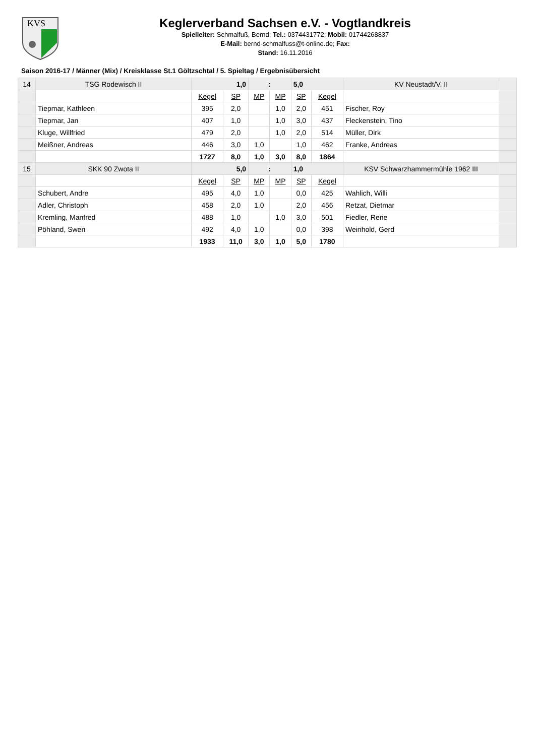KVS
Keglerverband Sachsen e.V. - Vogtlandkreis
Spielleiter: Schmalfuß, Bernd; Tel.: 0374431772; Mobil: 01744268837
E-Mail: bernd-schmalfuss@t-online.de; Fax:
Stand: 16.11.2016
Saison 2016-17 / Männer (Mix) / Kreisklasse St.1 Göltzschtal / 5. Spieltag / Ergebnisübersicht
| 14 | TSG Rodewisch II | 1,0 | | : | | 5,0 | | KV Neustadt/V. II | |
| | | Kegel | SP | MP | MP | SP | Kegel | | |
| | Tiepmar, Kathleen | 395 | 2,0 | | 1,0 | 2,0 | 451 | Fischer, Roy | |
| | Tiepmar, Jan | 407 | 1,0 | | 1,0 | 3,0 | 437 | Fleckenstein, Tino | |
| | Kluge, Willfried | 479 | 2,0 | | 1,0 | 2,0 | 514 | Müller, Dirk | |
| | Meißner, Andreas | 446 | 3,0 | 1,0 | | 1,0 | 462 | Franke, Andreas | |
| | | 1727 | 8,0 | 1,0 | 3,0 | 8,0 | 1864 | | |
| 15 | SKK 90 Zwota II | 5,0 | | : | | 1,0 | | KSV Schwarzhammermühle 1962 III | |
| | | Kegel | SP | MP | MP | SP | Kegel | | |
| | Schubert, Andre | 495 | 4,0 | 1,0 | | 0,0 | 425 | Wahlich, Willi | |
| | Adler, Christoph | 458 | 2,0 | 1,0 | | 2,0 | 456 | Retzat, Dietmar | |
| | Kremling, Manfred | 488 | 1,0 | | 1,0 | 3,0 | 501 | Fiedler, Rene | |
| | Pöhland, Swen | 492 | 4,0 | 1,0 | | 0,0 | 398 | Weinhold, Gerd | |
| | | 1933 | 11,0 | 3,0 | 1,0 | 5,0 | 1780 | | |